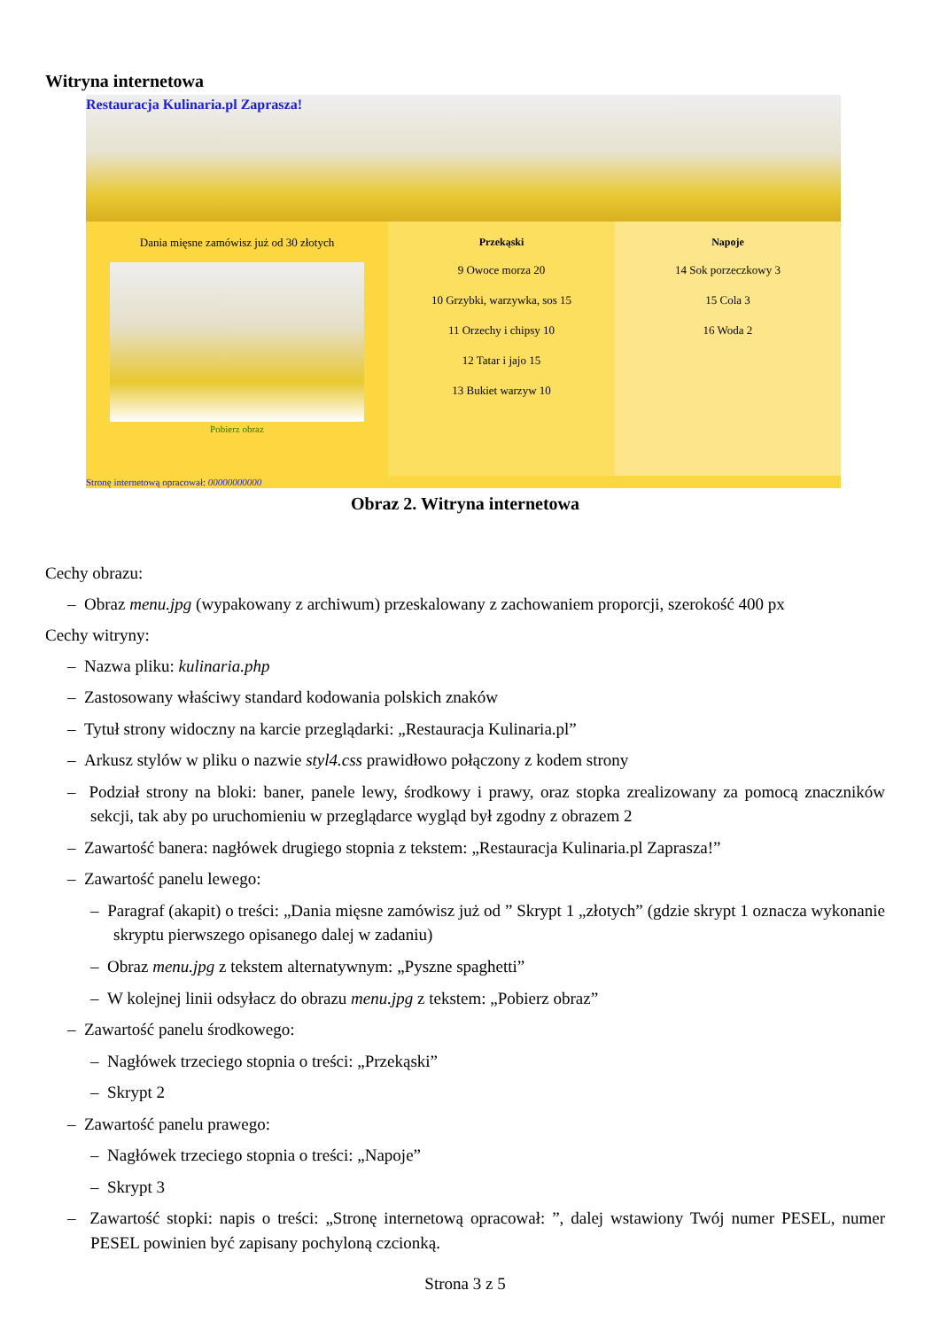Witryna internetowa
Restauracja Kulinaria.pl Zaprasza!
Dania mięsne zamówisz już od 30 złotych
Pobierz obraz
Przekąski
9 Owoce morza 20
10 Grzybki, warzywka, sos 15
11 Orzechy i chipsy 10
12 Tatar i jajo 15
13 Bukiet warzyw 10
Napoje
14 Sok porzeczkowy 3
15 Cola 3
16 Woda 2
Stronę internetową opracował: 00000000000
Obraz 2. Witryna internetowa
Cechy obrazu:
– Obraz menu.jpg (wypakowany z archiwum) przeskalowany z zachowaniem proporcji, szerokość 400 px
Cechy witryny:
– Nazwa pliku: kulinaria.php
– Zastosowany właściwy standard kodowania polskich znaków
– Tytuł strony widoczny na karcie przeglądarki: „Restauracja Kulinaria.pl”
– Arkusz stylów w pliku o nazwie styl4.css prawidłowo połączony z kodem strony
– Podział strony na bloki: baner, panele lewy, środkowy i prawy, oraz stopka zrealizowany za pomocą znaczników sekcji, tak aby po uruchomieniu w przeglądarce wygląd był zgodny z obrazem 2
– Zawartość banera: nagłówek drugiego stopnia z tekstem: „Restauracja Kulinaria.pl Zaprasza!”
– Zawartość panelu lewego:
– Paragraf (akapit) o treści: „Dania mięsne zamówisz już od ” Skrypt 1 „złotych” (gdzie skrypt 1 oznacza wykonanie skryptu pierwszego opisanego dalej w zadaniu)
– Obraz menu.jpg z tekstem alternatywnym: „Pyszne spaghetti”
– W kolejnej linii odsyłacz do obrazu menu.jpg z tekstem: „Pobierz obraz”
– Zawartość panelu środkowego:
– Nagłówek trzeciego stopnia o treści: „Przekąski”
– Skrypt 2
– Zawartość panelu prawego:
– Nagłówek trzeciego stopnia o treści: „Napoje”
– Skrypt 3
– Zawartość stopki: napis o treści: „Stronę internetową opracował: ”, dalej wstawiony Twój numer PESEL, numer PESEL powinien być zapisany pochyloną czcionką.
Strona 3 z 5